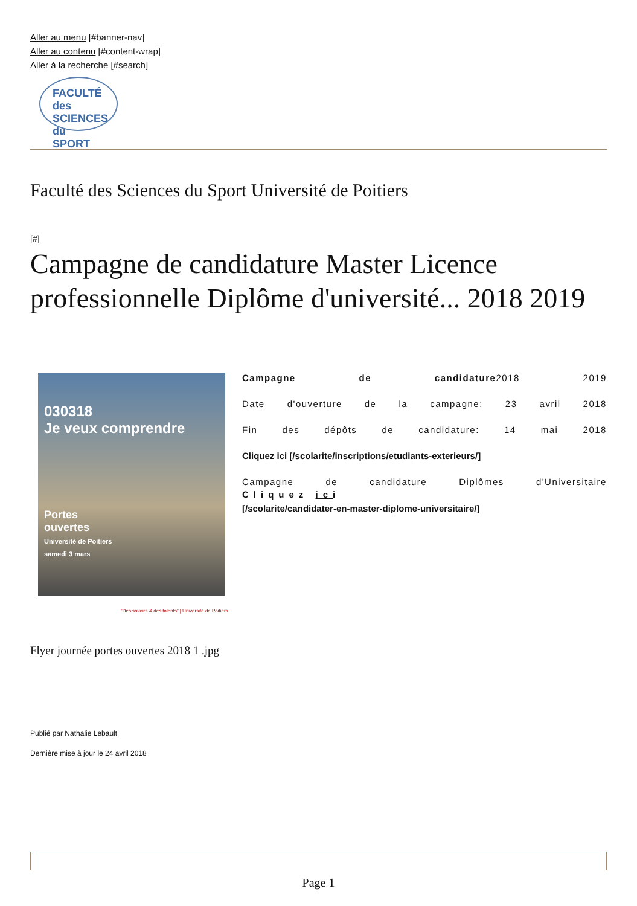Aller au menu [#banner-nav]
Aller au contenu [#content-wrap]
Aller à la recherche [#search]
FACULTÉ des
SCIENCES du
SPORT
Faculté des Sciences du Sport Université de Poitiers
[#]
Campagne de candidature Master Licence professionnelle Diplôme d'université... 2018 2019
030318
Je veux comprendre
Portes
ouvertes
Université de Poitiers
samedi 3 mars
Campagne de candidature2018 2019
Date d'ouverture de la campagne: 23 avril 2018
Fin des dépôts de candidature: 14 mai 2018
Cliquez ici [/scolarite/inscriptions/etudiants-exterieurs/]
Campagne de candidature Diplômes d'Universitaire
Cliquez ici
[/scolarite/candidater-en-master-diplome-universitaire/]
“Des savoirs & des talents” | Université de Poitiers
Flyer journée portes ouvertes 2018 1 .jpg
Publié par Nathalie Lebault
Dernière mise à jour le 24 avril 2018
Page 1